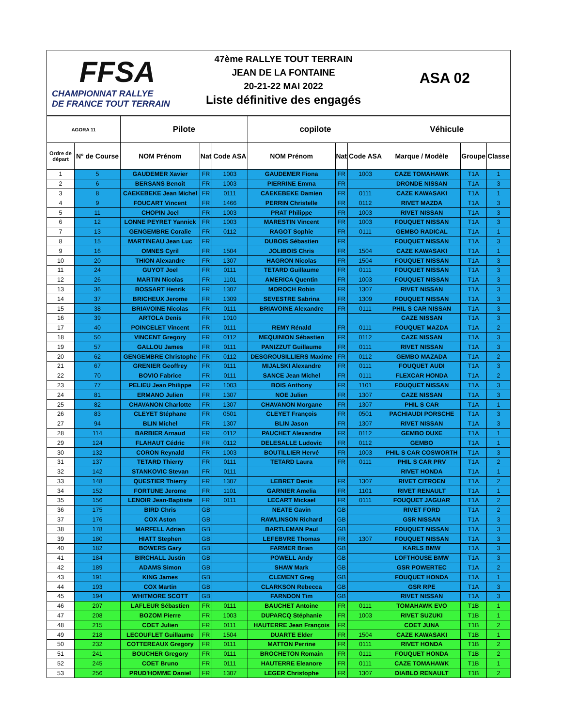FFSA
CHAMPIONNAT RALLYE
DE FRANCE TOUT TERRAIN
47ème RALLYE TOUT TERRAIN
JEAN DE LA FONTAINE
20-21-22 MAI 2022
Liste définitive des engagés
ASA 02
| AGORA 11 | | Pilote | | | copilote | | | Véhicule | | |
| --- | --- | --- | --- | --- | --- | --- | --- | --- | --- | --- |
| Ordre de départ | N° de Course | NOM Prénom | Nat | Code ASA | NOM Prénom | Nat | Code ASA | Marque / Modèle | Groupe | Classe |
| 1 | 5 | GAUDEMER Xavier | FR | 1003 | GAUDEMER Fiona | FR | 1003 | CAZE TOMAHAWK | T1A | 1 |
| 2 | 6 | BERSANS Benoit | FR | 1003 | PIERRINE Emma | FR | | DRONDE NISSAN | T1A | 3 |
| 3 | 8 | CAEKEBEKE Jean Michel | FR | 0111 | CAEKEBEKE Damien | FR | 0111 | CAZE KAWASAKI | T1A | 1 |
| 4 | 9 | FOUCART Vincent | FR | 1466 | PERRIN Christelle | FR | 0112 | RIVET MAZDA | T1A | 3 |
| 5 | 11 | CHOPIN Joel | FR | 1003 | PRAT Philippe | FR | 1003 | RIVET NISSAN | T1A | 3 |
| 6 | 12 | LONNE PEYRET Yannick | FR | 1003 | MARESTIN Vincent | FR | 1003 | FOUQUET NISSAN | T1A | 3 |
| 7 | 13 | GENGEMBRE Coralie | FR | 0112 | RAGOT Sophie | FR | 0111 | GEMBO RADICAL | T1A | 1 |
| 8 | 15 | MARTINEAU Jean Luc | FR | | DUBOIS Sébastien | FR | | FOUQUET NISSAN | T1A | 3 |
| 9 | 16 | OMNES Cyril | FR | 1504 | JOLIBOIS Chris | FR | 1504 | CAZE KAWASAKI | T1A | 1 |
| 10 | 20 | THION Alexandre | FR | 1307 | HAGRON Nicolas | FR | 1504 | FOUQUET NISSAN | T1A | 3 |
| 11 | 24 | GUYOT Joel | FR | 0111 | TETARD Guillaume | FR | 0111 | FOUQUET NISSAN | T1A | 3 |
| 12 | 26 | MARTIN Nicolas | FR | 1101 | AMERICA Quentin | FR | 1003 | FOUQUET NISSAN | T1A | 3 |
| 13 | 36 | BOSSART Henrik | FR | 1307 | MOROCH Robin | FR | 1307 | RIVET NISSAN | T1A | 3 |
| 14 | 37 | BRICHEUX Jerome | FR | 1309 | SEVESTRE Sabrina | FR | 1309 | FOUQUET NISSAN | T1A | 3 |
| 15 | 38 | BRIAVOINE Nicolas | FR | 0111 | BRIAVOINE Alexandre | FR | 0111 | PHIL S CAR NISSAN | T1A | 3 |
| 16 | 39 | ARTOLA Denis | FR | 1010 | | | | CAZE NISSAN | T1A | 3 |
| 17 | 40 | POINCELET Vincent | FR | 0111 | REMY Rénald | FR | 0111 | FOUQUET MAZDA | T1A | 2 |
| 18 | 50 | VINCENT Gregory | FR | 0112 | MEQUINION Sébastien | FR | 0112 | CAZE NISSAN | T1A | 3 |
| 19 | 57 | GALLOU James | FR | 0111 | PANIZZUT Guillaume | FR | 0111 | RIVET NISSAN | T1A | 3 |
| 20 | 62 | GENGEMBRE Christophe | FR | 0112 | DESGROUSILLIERS Maxime | FR | 0112 | GEMBO MAZADA | T1A | 2 |
| 21 | 67 | GRENIER Geoffrey | FR | 0111 | MIJALSKI Alexandre | FR | 0111 | FOUQUET AUDI | T1A | 3 |
| 22 | 70 | BOVIO Fabrice | FR | 0111 | SANCE Jean Michel | FR | 0111 | FLEXCAR HONDA | T1A | 2 |
| 23 | 77 | PELIEU Jean Philippe | FR | 1003 | BOIS Anthony | FR | 1101 | FOUQUET NISSAN | T1A | 3 |
| 24 | 81 | ERMANO Julien | FR | 1307 | NOE Julien | FR | 1307 | CAZE NISSAN | T1A | 3 |
| 25 | 82 | CHAVANON Charlotte | FR | 1307 | CHAVANON Morgane | FR | 1307 | PHIL S CAR | T1A | 1 |
| 26 | 83 | CLEYET Stéphane | FR | 0501 | CLEYET François | FR | 0501 | PACHIAUDI PORSCHE | T1A | 3 |
| 27 | 94 | BLIN Michel | FR | 1307 | BLIN Jason | FR | 1307 | RIVET NISSAN | T1A | 3 |
| 28 | 114 | BARBIER Arnaud | FR | 0112 | PAUCHET Alexandre | FR | 0112 | GEMBO DUXE | T1A | 1 |
| 29 | 124 | FLAHAUT Cédric | FR | 0112 | DELESALLE Ludovic | FR | 0112 | GEMBO | T1A | 1 |
| 30 | 132 | CORON Reynald | FR | 1003 | BOUTILLIER Hervé | FR | 1003 | PHIL S CAR COSWORTH | T1A | 3 |
| 31 | 137 | TETARD Thierry | FR | 0111 | TETARD Laura | FR | 0111 | PHIL S CAR PRV | T1A | 2 |
| 32 | 142 | STANKOVIC Stevan | FR | 0111 | | | | RIVET HONDA | T1A | 1 |
| 33 | 148 | QUESTIER Thierry | FR | 1307 | LEBRET Denis | FR | 1307 | RIVET CITROEN | T1A | 2 |
| 34 | 152 | FORTUNE Jerome | FR | 1101 | GARNIER Amelia | FR | 1101 | RIVET RENAULT | T1A | 1 |
| 35 | 156 | LENOIR Jean-Baptiste | FR | 0111 | LECART Mickael | FR | 0111 | FOUQUET JAGUAR | T1A | 2 |
| 36 | 175 | BIRD Chris | GB | | NEATE Gavin | GB | | RIVET FORD | T1A | 2 |
| 37 | 176 | COX Aston | GB | | RAWLINSON Richard | GB | | GSR NISSAN | T1A | 3 |
| 38 | 178 | MARFELL Adrian | GB | | BARTLEMAN Paul | GB | | FOUQUET NISSAN | T1A | 3 |
| 39 | 180 | HIATT Stephen | GB | | LEFEBVRE Thomas | FR | 1307 | FOUQUET NISSAN | T1A | 3 |
| 40 | 182 | BOWERS Gary | GB | | FARMER Brian | GB | | KARLS BMW | T1A | 3 |
| 41 | 184 | BIRCHALL Justin | GB | | POWELL Andy | GB | | LOFTHOUSE BMW | T1A | 3 |
| 42 | 189 | ADAMS Simon | GB | | SHAW Mark | GB | | GSR POWERTEC | T1A | 2 |
| 43 | 191 | KING James | GB | | CLEMENT Greg | GB | | FOUQUET HONDA | T1A | 1 |
| 44 | 193 | COX Martin | GB | | CLARKSON Rebecca | GB | | GSR RPE | T1A | 3 |
| 45 | 194 | WHITMORE SCOTT | GB | | FARNDON Tim | GB | | RIVET NISSAN | T1A | 3 |
| 46 | 207 | LAFLEUR Sébastien | FR | 0111 | BAUCHET Antoine | FR | 0111 | TOMAHAWK EVO | T1B | 1 |
| 47 | 208 | BOZOM Pierre | FR | 1003 | DUPARCQ Stéphanie | FR | 1003 | RIVET SUZUKI | T1B | 1 |
| 48 | 215 | COET Julien | FR | 0111 | HAUTERRE Jean François | FR | | COET JUNA | T1B | 2 |
| 49 | 218 | LECOUFLET Guillaume | FR | 1504 | DUARTE Elder | FR | 1504 | CAZE KAWASAKI | T1B | 1 |
| 50 | 232 | COTTEREAUX Gregory | FR | 0111 | MATTON Perrine | FR | 0111 | RIVET HONDA | T1B | 2 |
| 51 | 241 | BOUCHER Gregory | FR | 0111 | BROCHETON Romain | FR | 0111 | FOUQUET HONDA | T1B | 2 |
| 52 | 245 | COET Bruno | FR | 0111 | HAUTERRE Eleanore | FR | 0111 | CAZE TOMAHAWK | T1B | 1 |
| 53 | 256 | PRUD'HOMME Daniel | FR | 1307 | LEGER Christophe | FR | 1307 | DIABLO RENAULT | T1B | 2 |